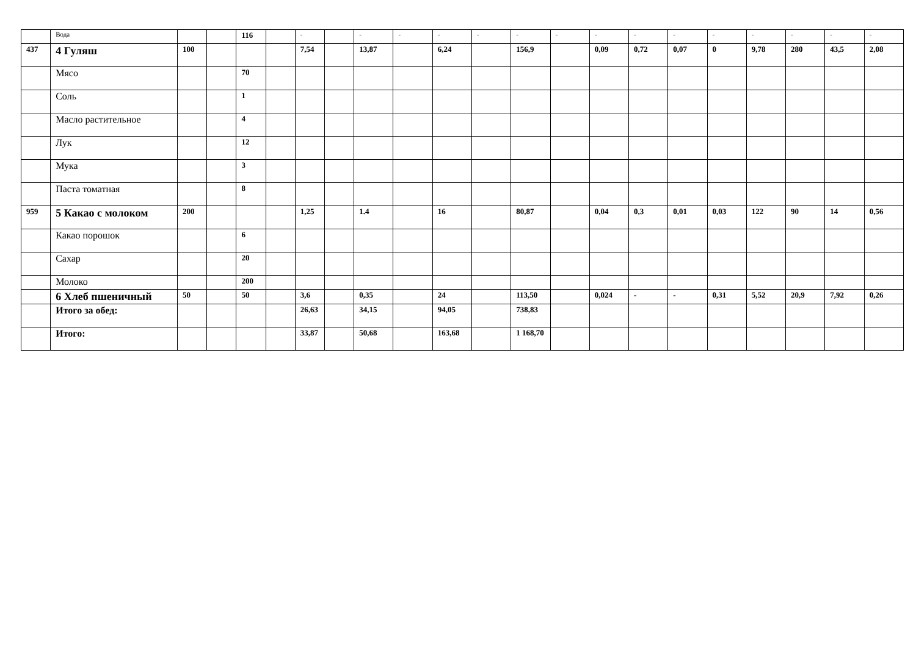| | Вода | | | 116 | | - | | - | - | - | - | - | - | - | - | - | - | - | - | - | - |
| 437 | 4 Гуляш | 100 | | | | 7,54 | | 13,87 | | 6,24 | | 156,9 | | 0,09 | 0,72 | 0,07 | 0 | 9,78 | 280 | 43,5 | 2,08 |
| | Мясо | | | 70 | | | | | | | | | | | | | | | | | |
| | Соль | | | 1 | | | | | | | | | | | | | | | | | |
| | Масло растительное | | | 4 | | | | | | | | | | | | | | | | | |
| | Лук | | | 12 | | | | | | | | | | | | | | | | | |
| | Мука | | | 3 | | | | | | | | | | | | | | | | | |
| | Паста томатная | | | 8 | | | | | | | | | | | | | | | | | |
| 959 | 5 Какао с молоком | 200 | | | | 1,25 | | 1.4 | | 16 | | 80,87 | | 0,04 | 0,3 | 0,01 | 0,03 | 122 | 90 | 14 | 0,56 |
| | Какао порошок | | | 6 | | | | | | | | | | | | | | | | | |
| | Сахар | | | 20 | | | | | | | | | | | | | | | | | |
| | Молоко | | | 200 | | | | | | | | | | | | | | | | | |
| | 6 Хлеб пшеничный | 50 | | 50 | | 3,6 | | 0,35 | | 24 | | 113,50 | | 0,024 | - | - | 0,31 | 5,52 | 20,9 | 7,92 | 0,26 |
| | Итого за обед: | | | | | 26,63 | | 34,15 | | 94,05 | | 738,83 | | | | | | | | | |
| | Итого: | | | | | 33,87 | | 50,68 | | 163,68 | | 1 168,70 | | | | | | | | | |